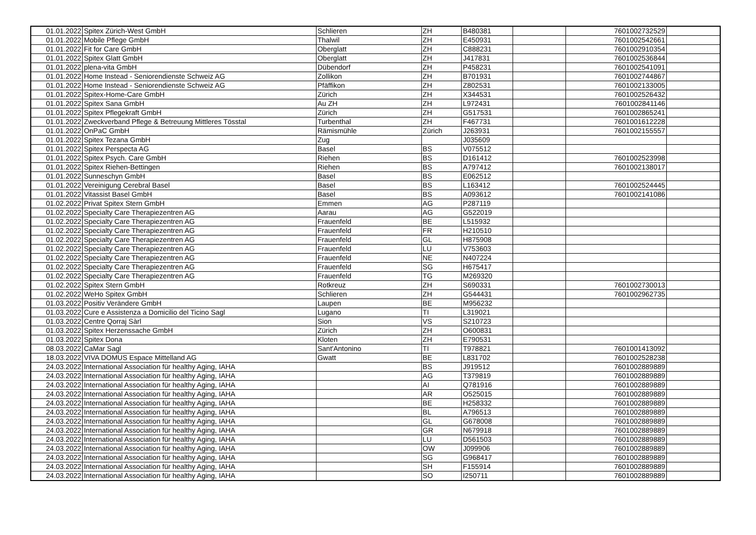| 01.01.2022 | Spitex Zürich-West GmbH | Schlieren | ZH | B480381 | | 7601002732529 | |
| 01.01.2022 | Mobile Pflege GmbH | Thalwil | ZH | E450931 | | 7601002542661 | |
| 01.01.2022 | Fit for Care GmbH | Oberglatt | ZH | C888231 | | 7601002910354 | |
| 01.01.2022 | Spitex Glatt GmbH | Oberglatt | ZH | J417831 | | 7601002536844 | |
| 01.01.2022 | plena-vita GmbH | Dübendorf | ZH | P458231 | | 7601002541091 | |
| 01.01.2022 | Home Instead - Seniorendienste Schweiz AG | Zollikon | ZH | B701931 | | 7601002744867 | |
| 01.01.2022 | Home Instead - Seniorendienste Schweiz AG | Pfäffikon | ZH | Z802531 | | 7601002133005 | |
| 01.01.2022 | Spitex-Home-Care GmbH | Zürich | ZH | X344531 | | 7601002526432 | |
| 01.01.2022 | Spitex Sana GmbH | Au ZH | ZH | L972431 | | 7601002841146 | |
| 01.01.2022 | Spitex Pflegekraft GmbH | Zürich | ZH | G517531 | | 7601002865241 | |
| 01.01.2022 | Zweckverband Pflege & Betreuung Mittleres Tösstal | Turbenthal | ZH | F467731 | | 7601001612228 | |
| 01.01.2022 | OnPaC GmbH | Rämismühle | Zürich | J263931 | | 7601002155557 | |
| 01.01.2022 | Spitex Tezana GmbH | Zug | | J035609 | | | |
| 01.01.2022 | Spitex Perspecta AG | Basel | BS | V075512 | | | |
| 01.01.2022 | Spitex Psych. Care GmbH | Riehen | BS | D161412 | | 7601002523998 | |
| 01.01.2022 | Spitex Riehen-Bettingen | Riehen | BS | A797412 | | 7601002138017 | |
| 01.01.2022 | Sunneschyn GmbH | Basel | BS | E062512 | | | |
| 01.01.2022 | Vereinigung Cerebral Basel | Basel | BS | L163412 | | 7601002524445 | |
| 01.01.2022 | Vitassist Basel GmbH | Basel | BS | A093612 | | 7601002141086 | |
| 01.02.2022 | Privat Spitex Stern GmbH | Emmen | AG | P287119 | | | |
| 01.02.2022 | Specialty Care Therapiezentren AG | Aarau | AG | G522019 | | | |
| 01.02.2022 | Specialty Care Therapiezentren AG | Frauenfeld | BE | L515932 | | | |
| 01.02.2022 | Specialty Care Therapiezentren AG | Frauenfeld | FR | H210510 | | | |
| 01.02.2022 | Specialty Care Therapiezentren AG | Frauenfeld | GL | H875908 | | | |
| 01.02.2022 | Specialty Care Therapiezentren AG | Frauenfeld | LU | V753603 | | | |
| 01.02.2022 | Specialty Care Therapiezentren AG | Frauenfeld | NE | N407224 | | | |
| 01.02.2022 | Specialty Care Therapiezentren AG | Frauenfeld | SG | H675417 | | | |
| 01.02.2022 | Specialty Care Therapiezentren AG | Frauenfeld | TG | M269320 | | | |
| 01.02.2022 | Spitex Stern GmbH | Rotkreuz | ZH | S690331 | | 7601002730013 | |
| 01.02.2022 | WeHo Spitex GmbH | Schlieren | ZH | G544431 | | 7601002962735 | |
| 01.03.2022 | Positiv Verändere GmbH | Laupen | BE | M956232 | | | |
| 01.03.2022 | Cure e Assistenza a Domicilio del Ticino Sagl | Lugano | TI | L319021 | | | |
| 01.03.2022 | Centre Qorraj Sàrl | Sion | VS | S210723 | | | |
| 01.03.2022 | Spitex Herzenssache GmbH | Zürich | ZH | O600831 | | | |
| 01.03.2022 | Spitex Dona | Kloten | ZH | E790531 | | | |
| 08.03.2022 | CaMar Sagl | Sant'Antonino | TI | T978821 | | 7601001413092 | |
| 18.03.2022 | VIVA DOMUS Espace Mittelland AG | Gwatt | BE | L831702 | | 7601002528238 | |
| 24.03.2022 | International Association für healthy Aging, IAHA | | BS | J919512 | | 7601002889889 | |
| 24.03.2022 | International Association für healthy Aging, IAHA | | AG | T379819 | | 7601002889889 | |
| 24.03.2022 | International Association für healthy Aging, IAHA | | AI | Q781916 | | 7601002889889 | |
| 24.03.2022 | International Association für healthy Aging, IAHA | | AR | O525015 | | 7601002889889 | |
| 24.03.2022 | International Association für healthy Aging, IAHA | | BE | H258332 | | 7601002889889 | |
| 24.03.2022 | International Association für healthy Aging, IAHA | | BL | A796513 | | 7601002889889 | |
| 24.03.2022 | International Association für healthy Aging, IAHA | | GL | G678008 | | 7601002889889 | |
| 24.03.2022 | International Association für healthy Aging, IAHA | | GR | N679918 | | 7601002889889 | |
| 24.03.2022 | International Association für healthy Aging, IAHA | | LU | D561503 | | 7601002889889 | |
| 24.03.2022 | International Association für healthy Aging, IAHA | | OW | J099906 | | 7601002889889 | |
| 24.03.2022 | International Association für healthy Aging, IAHA | | SG | G968417 | | 7601002889889 | |
| 24.03.2022 | International Association für healthy Aging, IAHA | | SH | F155914 | | 7601002889889 | |
| 24.03.2022 | International Association für healthy Aging, IAHA | | SO | I250711 | | 7601002889889 | |